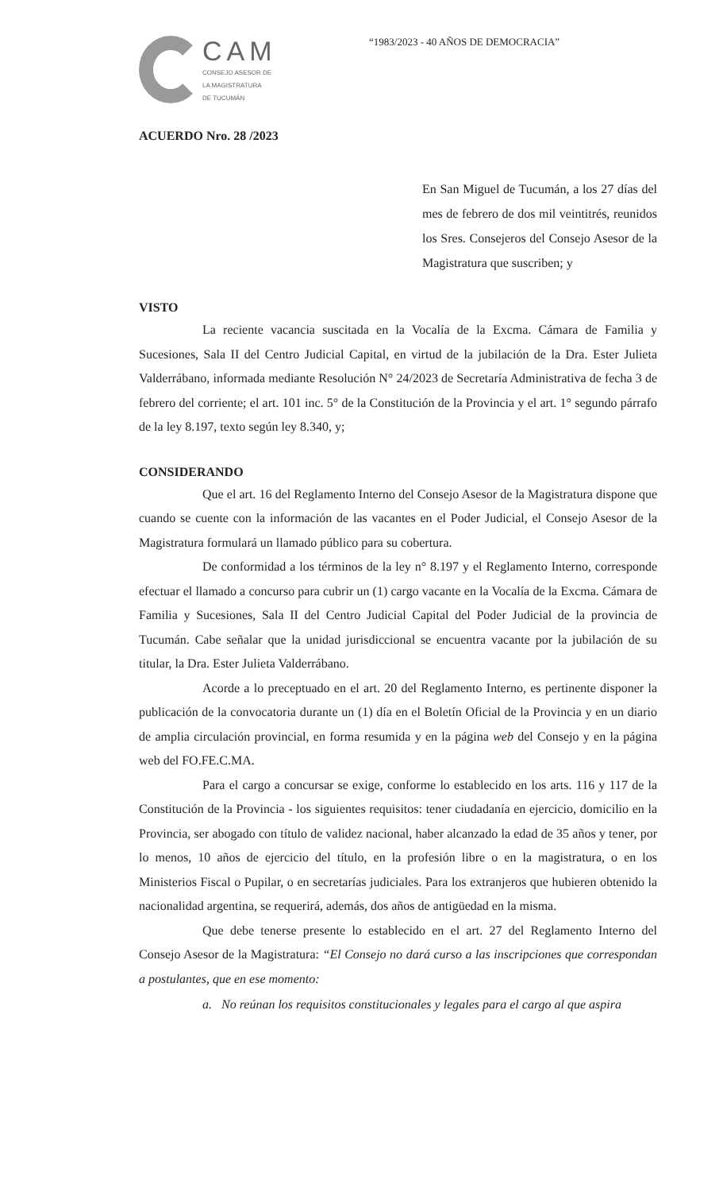CAM
CONSEJO ASESOR DE
LA MAGISTRATURA
DE TUCUMÁN
“1983/2023 - 40 AÑOS DE DEMOCRACIA”
ACUERDO Nro. 28 /2023
En San Miguel de Tucumán, a los 27 días del mes de febrero de dos mil veintitrés, reunidos los Sres. Consejeros del Consejo Asesor de la Magistratura que suscriben; y
VISTO
La reciente vacancia suscitada en la Vocalía de la Excma. Cámara de Familia y Sucesiones, Sala II del Centro Judicial Capital, en virtud de la jubilación de la Dra. Ester Julieta Valderrábano, informada mediante Resolución N° 24/2023 de Secretaría Administrativa de fecha 3 de febrero del corriente; el art. 101 inc. 5° de la Constitución de la Provincia y el art. 1° segundo párrafo de la ley 8.197, texto según ley 8.340, y;
CONSIDERANDO
Que el art. 16 del Reglamento Interno del Consejo Asesor de la Magistratura dispone que cuando se cuente con la información de las vacantes en el Poder Judicial, el Consejo Asesor de la Magistratura formulará un llamado público para su cobertura.
De conformidad a los términos de la ley n° 8.197 y el Reglamento Interno, corresponde efectuar el llamado a concurso para cubrir un (1) cargo vacante en la Vocalía de la Excma. Cámara de Familia y Sucesiones, Sala II del Centro Judicial Capital del Poder Judicial de la provincia de Tucumán. Cabe señalar que la unidad jurisdiccional se encuentra vacante por la jubilación de su titular, la Dra. Ester Julieta Valderrábano.
Acorde a lo preceptuado en el art. 20 del Reglamento Interno, es pertinente disponer la publicación de la convocatoria durante un (1) día en el Boletín Oficial de la Provincia y en un diario de amplia circulación provincial, en forma resumida y en la página web del Consejo y en la página web del FO.FE.C.MA.
Para el cargo a concursar se exige, conforme lo establecido en los arts. 116 y 117 de la Constitución de la Provincia - los siguientes requisitos: tener ciudadanía en ejercicio, domicilio en la Provincia, ser abogado con título de validez nacional, haber alcanzado la edad de 35 años y tener, por lo menos, 10 años de ejercicio del título, en la profesión libre o en la magistratura, o en los Ministerios Fiscal o Pupilar, o en secretarías judiciales. Para los extranjeros que hubieren obtenido la nacionalidad argentina, se requerirá, además, dos años de antigüedad en la misma.
Que debe tenerse presente lo establecido en el art. 27 del Reglamento Interno del Consejo Asesor de la Magistratura: “El Consejo no dará curso a las inscripciones que correspondan a postulantes, que en ese momento:
a. No reúnan los requisitos constitucionales y legales para el cargo al que aspira